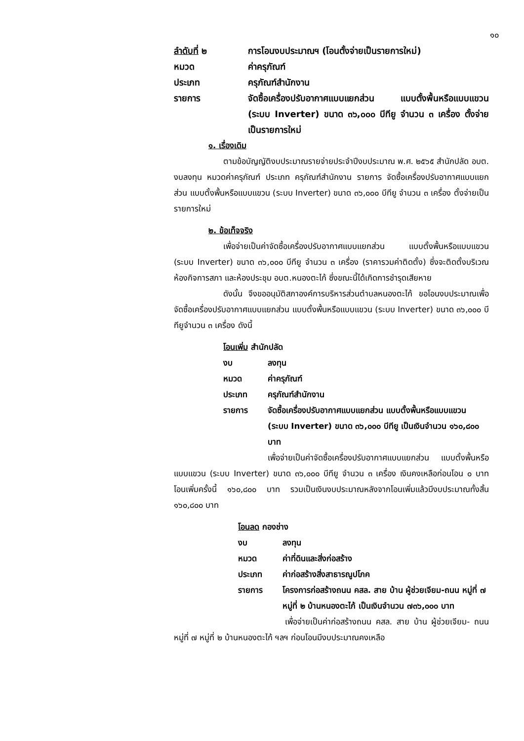๑๐
ลำดับที่ ๒ การโอนงบประมาณฯ (โอนตั้งจ่ายเป็นรายการใหม่)
หมวด ค่าครุภัณฑ์
ประเภท ครุภัณฑ์สำนักงาน
รายการ จัดซื้อเครื่องปรับอากาศแบบแยกส่วน แบบตั้งพื้นหรือแบบแขวน (ระบบ Inverter) ขนาด ๓๖,๐๐๐ บีทียู จำนวน ๓ เครื่อง ตั้งจ่ายเป็นรายการใหม่
๑. เรื่องเดิม
ตามข้อบัญญัติงบประมาณรายจ่ายประจำปีงบประมาณ พ.ศ. ๒๕๖๕ สำนักปลัด อบต. งบลงทุน หมวดค่าครุภัณฑ์ ประเภท ครุภัณฑ์สำนักงาน รายการ จัดซื้อเครื่องปรับอากาศแบบแยกส่วน แบบตั้งพื้นหรือแบบแขวน (ระบบ Inverter) ขนาด ๓๖,๐๐๐ บีทียู จำนวน ๓ เครื่อง ตั้งจ่ายเป็นรายการใหม่
๒. ข้อเท็จจริง
เพื่อจ่ายเป็นค่าจัดซื้อเครื่องปรับอากาศแบบแยกส่วน แบบตั้งพื้นหรือแบบแขวน (ระบบ Inverter) ขนาด ๓๖,๐๐๐ บีทียู จำนวน ๓ เครื่อง (ราคารวมค่าติดตั้ง) ซึ่งจะติดตั้งบริเวณห้องกิจการสภา และห้องประชุม อบต.หนองตะไก้ ซึ่งขณะนี้ได้เกิดการชำรุดเสียหาย
ดังนั้น จึงขออนุมัติสภาองค์การบริหารส่วนตำบลหนองตะไก้ ขอโอนงบประมาณเพื่อจัดซื้อเครื่องปรับอากาศแบบแยกส่วน แบบตั้งพื้นหรือแบบแขวน (ระบบ Inverter) ขนาด ๓๖,๐๐๐ บีทียูจำนวน ๓ เครื่อง ดังนี้
โอนเพิ่ม สำนักปลัด
งบ ลงทุน
หมวด ค่าครุภัณฑ์
ประเภท ครุภัณฑ์สำนักงาน
รายการ จัดซื้อเครื่องปรับอากาศแบบแยกส่วน แบบตั้งพื้นหรือแบบแขวน (ระบบ Inverter) ขนาด ๓๖,๐๐๐ บีทียู เป็นเงินจำนวน ๑๖๐,๘๐๐ บาท
เพื่อจ่ายเป็นค่าจัดซื้อเครื่องปรับอากาศแบบแยกส่วน แบบตั้งพื้นหรือแบบแขวน (ระบบ Inverter) ขนาด ๓๖,๐๐๐ บีทียู จำนวน ๓ เครื่อง เงินคงเหลือก่อนโอน ๐ บาท โอนเพิ่มครั้งนี้ ๑๖๐,๘๐๐ บาท รวมเป็นเงินงบประมาณหลังจากโอนเพิ่มแล้วมีงบประมาณทั้งสิ้น ๑๖๐,๘๐๐ บาท
โอนลด กองช่าง
งบ ลงทุน
หมวด ค่าที่ดินและสิ่งก่อสร้าง
ประเภท ค่าก่อสร้างสิ่งสาธารณูปโภค
รายการ โครงการก่อสร้างถนน คสล. สาย บ้าน ผู้ช่วยเจียม-ถนน หมู่ที่ ๗ หมู่ที่ ๒ บ้านหนองตะไก้ เป็นเงินจำนวน ๗๓๖,๐๐๐ บาท
เพื่อจ่ายเป็นค่าก่อสร้างถนน คสล. สาย บ้าน ผู้ช่วยเจียม- ถนน หมู่ที่ ๗ หมู่ที่ ๒ บ้านหนองตะไก้ ฯลฯ ก่อนโอนมีงบประมาณคงเหลือ